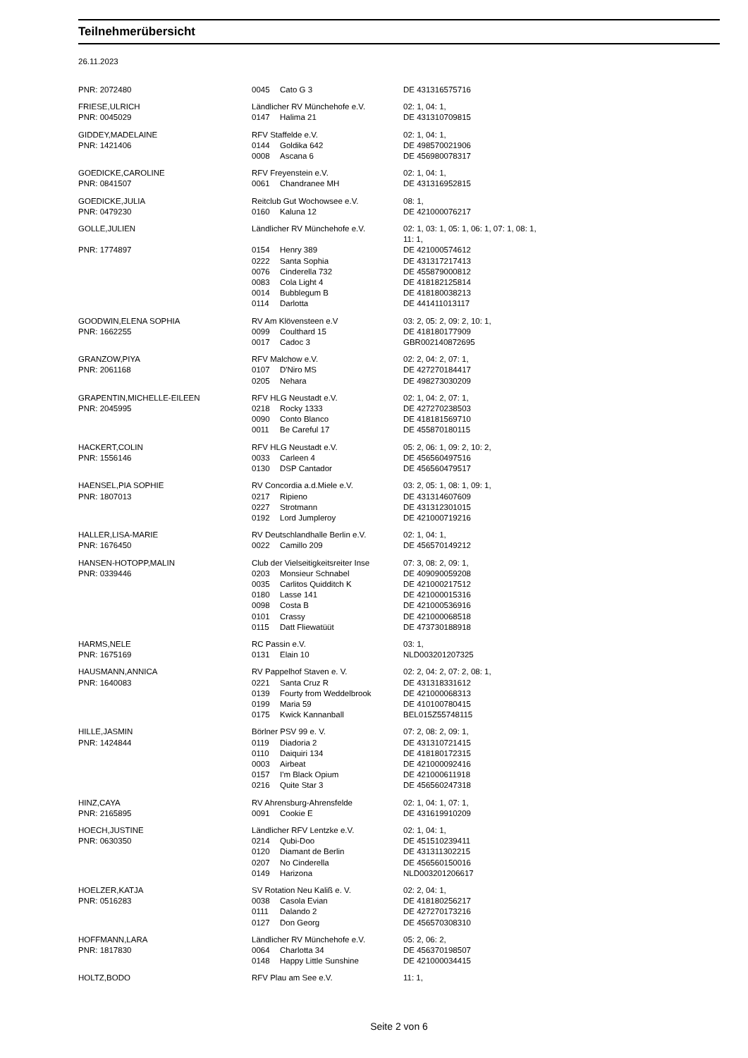Teilnehmerübersicht
26.11.2023
| PNR: 2072480 | 0045 | Cato G 3 | DE 431316575716 |
| FRIESE,ULRICH | Ländlicher RV Münchehofe e.V. | | 02: 1, 04: 1, |
| PNR: 0045029 | 0147 | Halima 21 | DE 431310709815 |
| GIDDEY,MADELAINE | RFV Staffelde e.V. | | 02: 1, 04: 1, |
| PNR: 1421406 | 0144 | Goldika 642 | DE 498570021906 |
| | 0008 | Ascana 6 | DE 456980078317 |
| GOEDICKE,CAROLINE | RFV Freyenstein e.V. | | 02: 1, 04: 1, |
| PNR: 0841507 | 0061 | Chandranee MH | DE 431316952815 |
| GOEDICKE,JULIA | Reitclub Gut Wochowsee e.V. | | 08: 1, |
| PNR: 0479230 | 0160 | Kaluna 12 | DE 421000076217 |
| GOLLE,JULIEN | Ländlicher RV Münchehofe e.V. | | 02: 1, 03: 1, 05: 1, 06: 1, 07: 1, 08: 1, 11: 1, |
| PNR: 1774897 | 0154 | Henry 389 | DE 421000574612 |
| | 0222 | Santa Sophia | DE 431317217413 |
| | 0076 | Cinderella 732 | DE 455879000812 |
| | 0083 | Cola Light 4 | DE 418182125814 |
| | 0014 | Bubblegum B | DE 418180038213 |
| | 0114 | Darlotta | DE 441411013117 |
| GOODWIN,ELENA SOPHIA | RV Am Klövensteen e.V | | 03: 2, 05: 2, 09: 2, 10: 1, |
| PNR: 1662255 | 0099 | Coulthard 15 | DE 418180177909 |
| | 0017 | Cadoc 3 | GBR002140872695 |
| GRANZOW,PIYA | RFV Malchow e.V. | | 02: 2, 04: 2, 07: 1, |
| PNR: 2061168 | 0107 | D'Niro MS | DE 427270184417 |
| | 0205 | Nehara | DE 498273030209 |
| GRAPENTIN,MICHELLE-EILEEN | RFV HLG Neustadt e.V. | | 02: 1, 04: 2, 07: 1, |
| PNR: 2045995 | 0218 | Rocky 1333 | DE 427270238503 |
| | 0090 | Conto Blanco | DE 418181569710 |
| | 0011 | Be Careful 17 | DE 455870180115 |
| HACKERT,COLIN | RFV HLG Neustadt e.V. | | 05: 2, 06: 1, 09: 2, 10: 2, |
| PNR: 1556146 | 0033 | Carleen 4 | DE 456560497516 |
| | 0130 | DSP Cantador | DE 456560479517 |
| HAENSEL,PIA SOPHIE | RV Concordia a.d.Miele e.V. | | 03: 2, 05: 1, 08: 1, 09: 1, |
| PNR: 1807013 | 0217 | Ripieno | DE 431314607609 |
| | 0227 | Strotmann | DE 431312301015 |
| | 0192 | Lord Jumpleroy | DE 421000719216 |
| HALLER,LISA-MARIE | RV Deutschlandhalle Berlin e.V. | | 02: 1, 04: 1, |
| PNR: 1676450 | 0022 | Camillo 209 | DE 456570149212 |
| HANSEN-HOTOPP,MALIN | Club der Vielseitigkeitsreiter Inse | | 07: 3, 08: 2, 09: 1, |
| PNR: 0339446 | 0203 | Monsieur Schnabel | DE 409090059208 |
| | 0035 | Carlitos Quidditch K | DE 421000217512 |
| | 0180 | Lasse 141 | DE 421000015316 |
| | 0098 | Costa B | DE 421000536916 |
| | 0101 | Crassy | DE 421000068518 |
| | 0115 | Datt Fliewatüüt | DE 473730188918 |
| HARMS,NELE | RC Passin e.V. | | 03: 1, |
| PNR: 1675169 | 0131 | Elain 10 | NLD003201207325 |
| HAUSMANN,ANNICA | RV Pappelhof Staven e. V. | | 02: 2, 04: 2, 07: 2, 08: 1, |
| PNR: 1640083 | 0221 | Santa Cruz R | DE 431318331612 |
| | 0139 | Fourty from Weddelbrook | DE 421000068313 |
| | 0199 | Maria 59 | DE 410100780415 |
| | 0175 | Kwick Kannanball | BEL015Z55748115 |
| HILLE,JASMIN | Börlner PSV 99 e. V. | | 07: 2, 08: 2, 09: 1, |
| PNR: 1424844 | 0119 | Diadoria 2 | DE 431310721415 |
| | 0110 | Daiquiri 134 | DE 418180172315 |
| | 0003 | Airbeat | DE 421000092416 |
| | 0157 | I'm Black Opium | DE 421000611918 |
| | 0216 | Quite Star 3 | DE 456560247318 |
| HINZ,CAYA | RV Ahrensburg-Ahrensfelde | | 02: 1, 04: 1, 07: 1, |
| PNR: 2165895 | 0091 | Cookie E | DE 431619910209 |
| HOECH,JUSTINE | Ländlicher RFV Lentzke e.V. | | 02: 1, 04: 1, |
| PNR: 0630350 | 0214 | Qubi-Doo | DE 451510239411 |
| | 0120 | Diamant de Berlin | DE 431311302215 |
| | 0207 | No Cinderella | DE 456560150016 |
| | 0149 | Harizona | NLD003201206617 |
| HOELZER,KATJA | SV Rotation Neu Kaliß e. V. | | 02: 2, 04: 1, |
| PNR: 0516283 | 0038 | Casola Evian | DE 418180256217 |
| | 0111 | Dalando 2 | DE 427270173216 |
| | 0127 | Don Georg | DE 456570308310 |
| HOFFMANN,LARA | Ländlicher RV Münchehofe e.V. | | 05: 2, 06: 2, |
| PNR: 1817830 | 0064 | Charlotta 34 | DE 456370198507 |
| | 0148 | Happy Little Sunshine | DE 421000034415 |
| HOLTZ,BODO | RFV Plau am See e.V. | | 11: 1, |
Seite 2 von 6